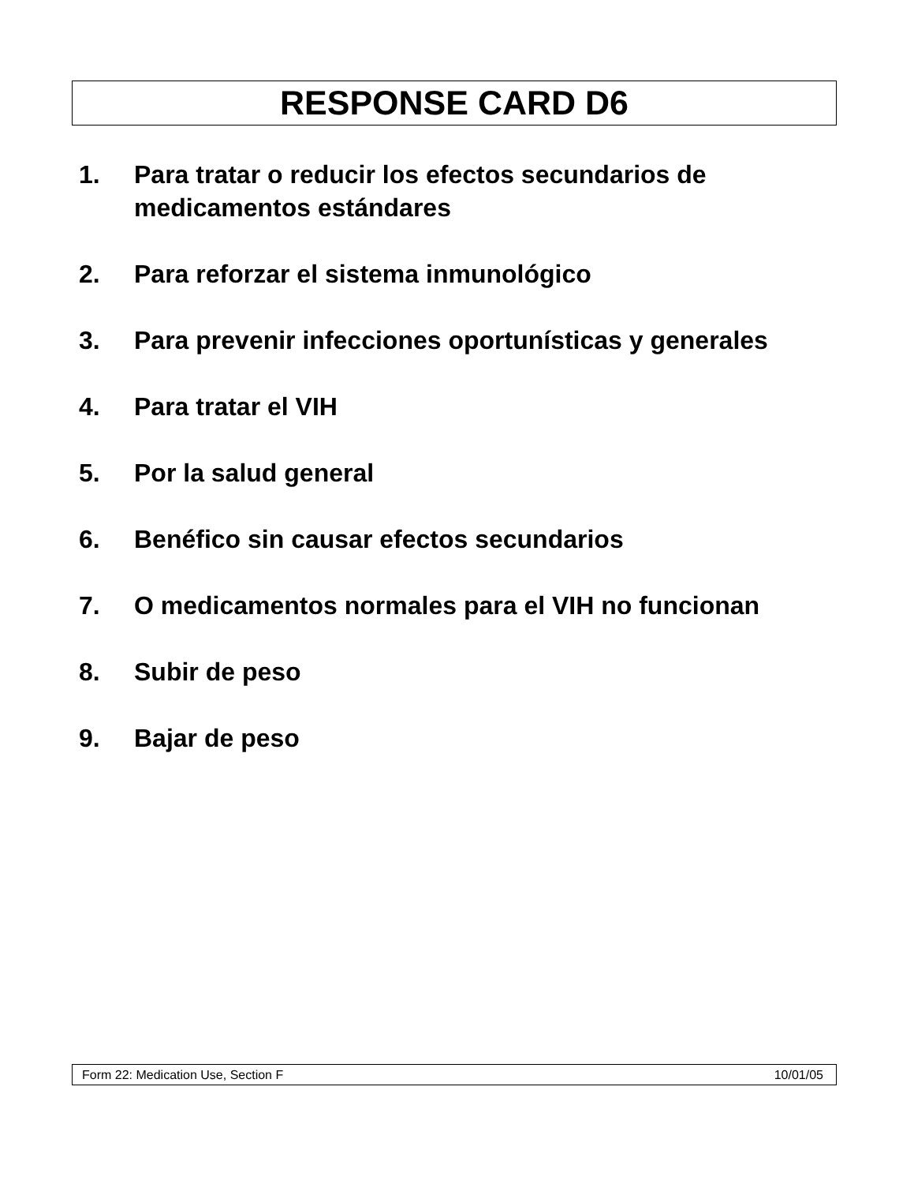RESPONSE CARD D6
1. Para tratar o reducir los efectos secundarios de medicamentos estándares
2. Para reforzar el sistema inmunológico
3. Para prevenir infecciones oportunísticas y generales
4. Para tratar el VIH
5. Por la salud general
6. Benéfico sin causar efectos secundarios
7. O medicamentos normales para el VIH no funcionan
8. Subir de peso
9. Bajar de peso
Form 22: Medication Use, Section F 10/01/05